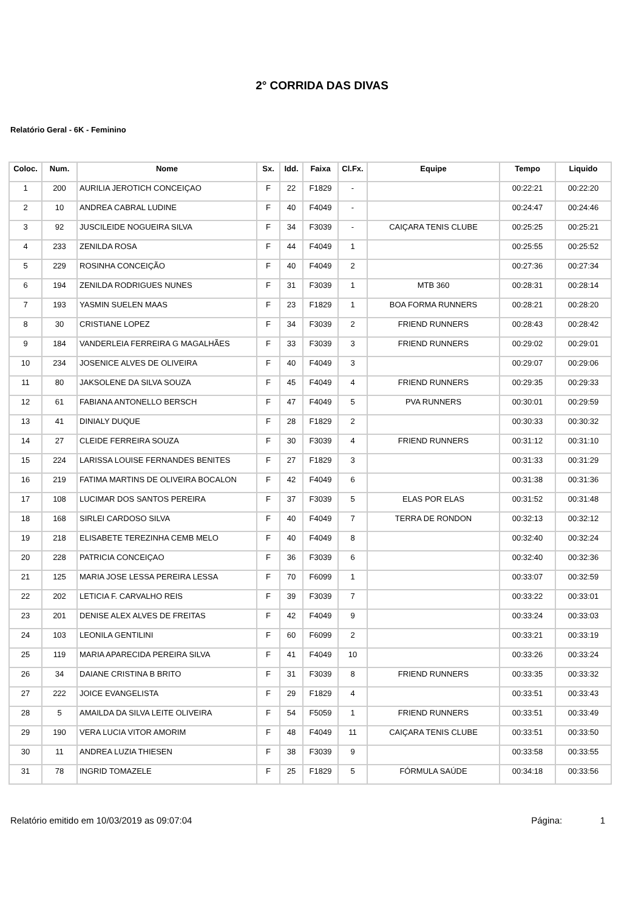2° CORRIDA DAS DIVAS
Relatório Geral - 6K - Feminino
| Coloc. | Num. | Nome | Sx. | Idd. | Faixa | Cl.Fx. | Equipe | Tempo | Liquido |
| --- | --- | --- | --- | --- | --- | --- | --- | --- | --- |
| 1 | 200 | AURILIA JEROTICH CONCEIÇAO | F | 22 | F1829 | - | | 00:22:21 | 00:22:20 |
| 2 | 10 | ANDREA CABRAL LUDINE | F | 40 | F4049 | - | | 00:24:47 | 00:24:46 |
| 3 | 92 | JUSCILEIDE NOGUEIRA SILVA | F | 34 | F3039 | - | CAIÇARA TENIS CLUBE | 00:25:25 | 00:25:21 |
| 4 | 233 | ZENILDA ROSA | F | 44 | F4049 | 1 | | 00:25:55 | 00:25:52 |
| 5 | 229 | ROSINHA CONCEIÇÃO | F | 40 | F4049 | 2 | | 00:27:36 | 00:27:34 |
| 6 | 194 | ZENILDA RODRIGUES NUNES | F | 31 | F3039 | 1 | MTB 360 | 00:28:31 | 00:28:14 |
| 7 | 193 | YASMIN SUELEN MAAS | F | 23 | F1829 | 1 | BOA FORMA RUNNERS | 00:28:21 | 00:28:20 |
| 8 | 30 | CRISTIANE LOPEZ | F | 34 | F3039 | 2 | FRIEND RUNNERS | 00:28:43 | 00:28:42 |
| 9 | 184 | VANDERLEIA FERREIRA G MAGALHÃES | F | 33 | F3039 | 3 | FRIEND RUNNERS | 00:29:02 | 00:29:01 |
| 10 | 234 | JOSENICE ALVES DE OLIVEIRA | F | 40 | F4049 | 3 | | 00:29:07 | 00:29:06 |
| 11 | 80 | JAKSOLENE DA SILVA SOUZA | F | 45 | F4049 | 4 | FRIEND RUNNERS | 00:29:35 | 00:29:33 |
| 12 | 61 | FABIANA ANTONELLO BERSCH | F | 47 | F4049 | 5 | PVA RUNNERS | 00:30:01 | 00:29:59 |
| 13 | 41 | DINIALY DUQUE | F | 28 | F1829 | 2 | | 00:30:33 | 00:30:32 |
| 14 | 27 | CLEIDE FERREIRA SOUZA | F | 30 | F3039 | 4 | FRIEND RUNNERS | 00:31:12 | 00:31:10 |
| 15 | 224 | LARISSA LOUISE FERNANDES BENITES | F | 27 | F1829 | 3 | | 00:31:33 | 00:31:29 |
| 16 | 219 | FATIMA MARTINS DE OLIVEIRA BOCALON | F | 42 | F4049 | 6 | | 00:31:38 | 00:31:36 |
| 17 | 108 | LUCIMAR DOS SANTOS PEREIRA | F | 37 | F3039 | 5 | ELAS POR ELAS | 00:31:52 | 00:31:48 |
| 18 | 168 | SIRLEI CARDOSO SILVA | F | 40 | F4049 | 7 | TERRA DE RONDON | 00:32:13 | 00:32:12 |
| 19 | 218 | ELISABETE TEREZINHA CEMB MELO | F | 40 | F4049 | 8 | | 00:32:40 | 00:32:24 |
| 20 | 228 | PATRICIA CONCEIÇAO | F | 36 | F3039 | 6 | | 00:32:40 | 00:32:36 |
| 21 | 125 | MARIA JOSE LESSA PEREIRA LESSA | F | 70 | F6099 | 1 | | 00:33:07 | 00:32:59 |
| 22 | 202 | LETICIA F. CARVALHO REIS | F | 39 | F3039 | 7 | | 00:33:22 | 00:33:01 |
| 23 | 201 | DENISE ALEX ALVES DE FREITAS | F | 42 | F4049 | 9 | | 00:33:24 | 00:33:03 |
| 24 | 103 | LEONILA GENTILINI | F | 60 | F6099 | 2 | | 00:33:21 | 00:33:19 |
| 25 | 119 | MARIA APARECIDA PEREIRA SILVA | F | 41 | F4049 | 10 | | 00:33:26 | 00:33:24 |
| 26 | 34 | DAIANE CRISTINA B BRITO | F | 31 | F3039 | 8 | FRIEND RUNNERS | 00:33:35 | 00:33:32 |
| 27 | 222 | JOICE EVANGELISTA | F | 29 | F1829 | 4 | | 00:33:51 | 00:33:43 |
| 28 | 5 | AMAILDA DA SILVA LEITE OLIVEIRA | F | 54 | F5059 | 1 | FRIEND RUNNERS | 00:33:51 | 00:33:49 |
| 29 | 190 | VERA LUCIA VITOR AMORIM | F | 48 | F4049 | 11 | CAIÇARA TENIS CLUBE | 00:33:51 | 00:33:50 |
| 30 | 11 | ANDREA LUZIA THIESEN | F | 38 | F3039 | 9 | | 00:33:58 | 00:33:55 |
| 31 | 78 | INGRID TOMAZELE | F | 25 | F1829 | 5 | FÓRMULA SAÚDE | 00:34:18 | 00:33:56 |
Relatório emitido em 10/03/2019 as 09:07:04 Página: 1